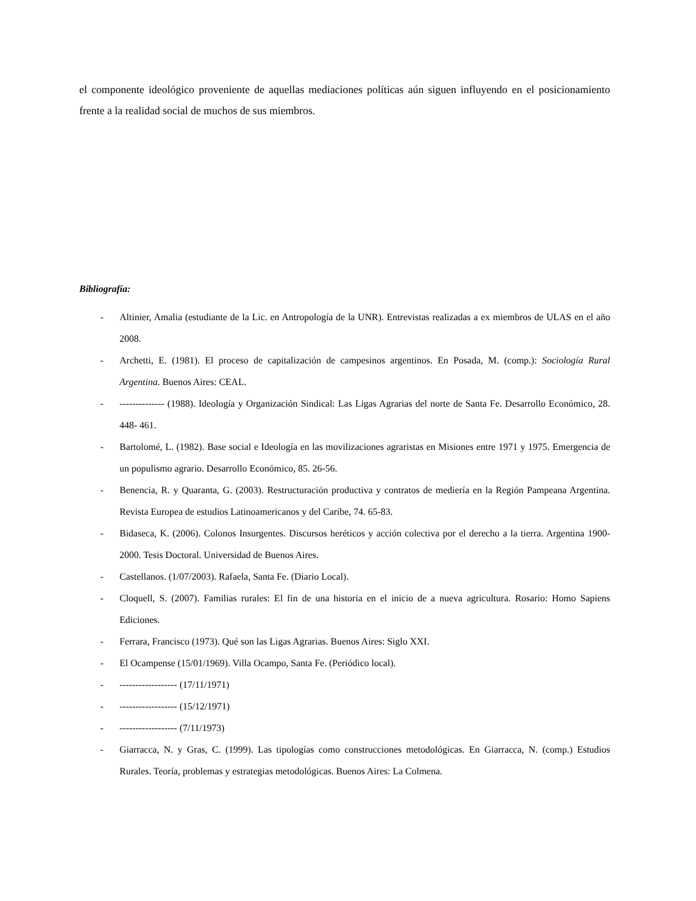el componente ideológico proveniente de aquellas mediaciones políticas aún siguen influyendo en el posicionamiento frente a la realidad social de muchos de sus miembros.
Bibliografía:
- Altinier, Amalia (estudiante de la Lic. en Antropología de la UNR). Entrevistas realizadas a ex miembros de ULAS en el año 2008.
- Archetti, E. (1981). El proceso de capitalización de campesinos argentinos. En Posada, M. (comp.): Sociología Rural Argentina. Buenos Aires: CEAL.
- -------------- (1988). Ideología y Organización Sindical: Las Ligas Agrarias del norte de Santa Fe. Desarrollo Económico, 28. 448- 461.
- Bartolomé, L. (1982). Base social e Ideología en las movilizaciones agraristas en Misiones entre 1971 y 1975. Emergencia de un populismo agrario. Desarrollo Económico, 85. 26-56.
- Benencia, R. y Quaranta, G. (2003). Restructuración productiva y contratos de mediería en la Región Pampeana Argentina. Revista Europea de estudios Latinoamericanos y del Caribe, 74. 65-83.
- Bidaseca, K. (2006). Colonos Insurgentes. Discursos heréticos y acción colectiva por el derecho a la tierra. Argentina 1900- 2000. Tesis Doctoral. Universidad de Buenos Aires.
- Castellanos. (1/07/2003). Rafaela, Santa Fe. (Diario Local).
- Cloquell, S. (2007). Familias rurales: El fin de una historia en el inicio de a nueva agricultura. Rosario: Homo Sapiens Ediciones.
- Ferrara, Francisco (1973). Qué son las Ligas Agrarias. Buenos Aires: Siglo XXI.
- El Ocampense (15/01/1969). Villa Ocampo, Santa Fe. (Periódico local).
- ------------------ (17/11/1971)
- ------------------ (15/12/1971)
- ------------------ (7/11/1973)
- Giarracca, N. y Gras, C. (1999). Las tipologías como construcciones metodológicas. En Giarracca, N. (comp.) Estudios Rurales. Teoría, problemas y estrategias metodológicas. Buenos Aires: La Colmena.